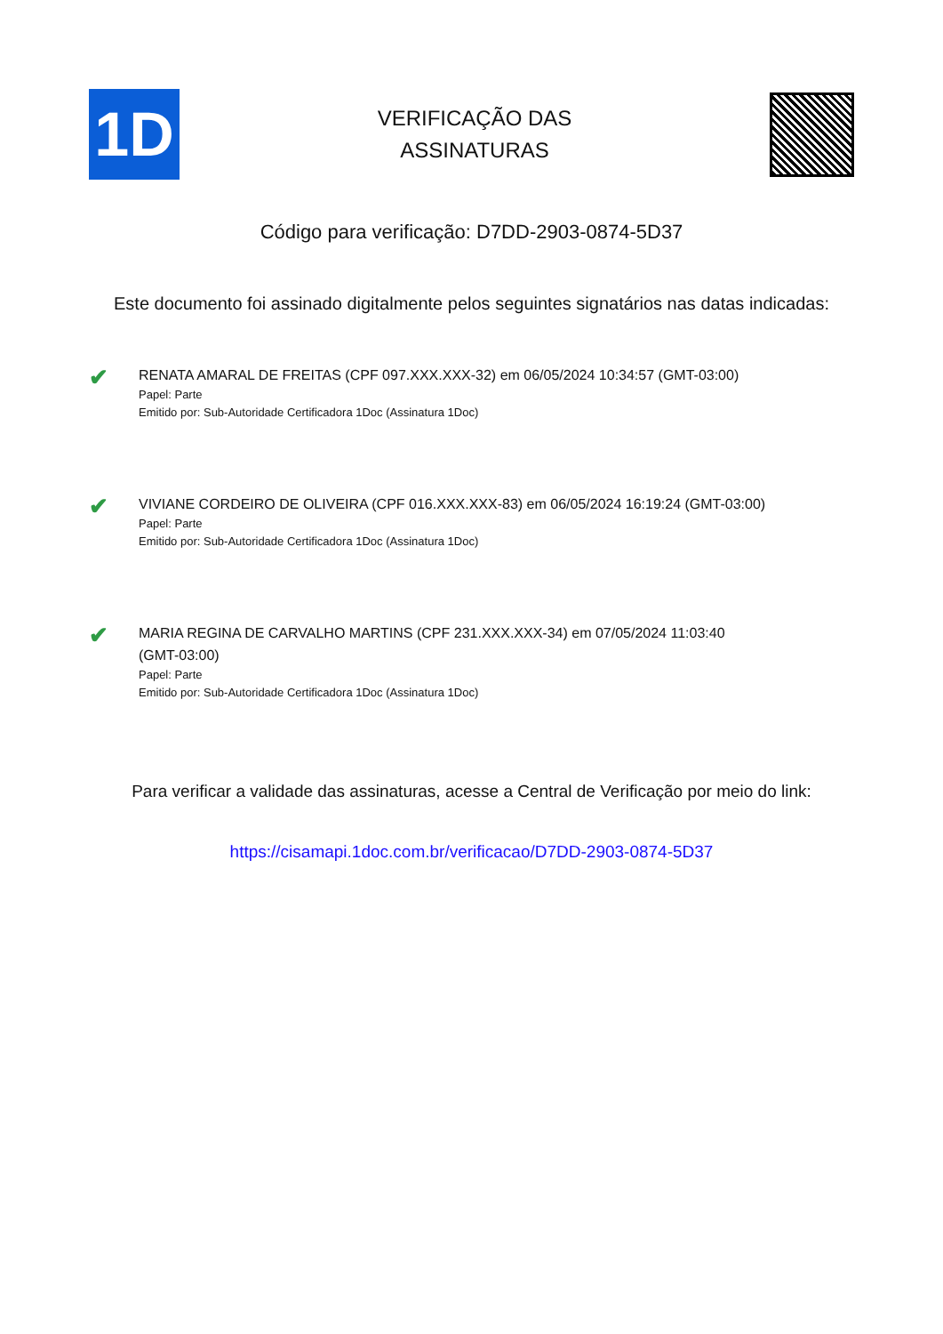1D
VERIFICAÇÃO DAS
ASSINATURAS
Código para verificação: D7DD-2903-0874-5D37
Este documento foi assinado digitalmente pelos seguintes signatários nas datas indicadas:
✔
RENATA AMARAL DE FREITAS (CPF 097.XXX.XXX-32) em 06/05/2024 10:34:57 (GMT-03:00)
Papel: Parte
Emitido por: Sub-Autoridade Certificadora 1Doc (Assinatura 1Doc)
✔
VIVIANE CORDEIRO DE OLIVEIRA (CPF 016.XXX.XXX-83) em 06/05/2024 16:19:24 (GMT-03:00)
Papel: Parte
Emitido por: Sub-Autoridade Certificadora 1Doc (Assinatura 1Doc)
✔
MARIA REGINA DE CARVALHO MARTINS (CPF 231.XXX.XXX-34) em 07/05/2024 11:03:40
(GMT-03:00)
Papel: Parte
Emitido por: Sub-Autoridade Certificadora 1Doc (Assinatura 1Doc)
Para verificar a validade das assinaturas, acesse a Central de Verificação por meio do link:
https://cisamapi.1doc.com.br/verificacao/D7DD-2903-0874-5D37